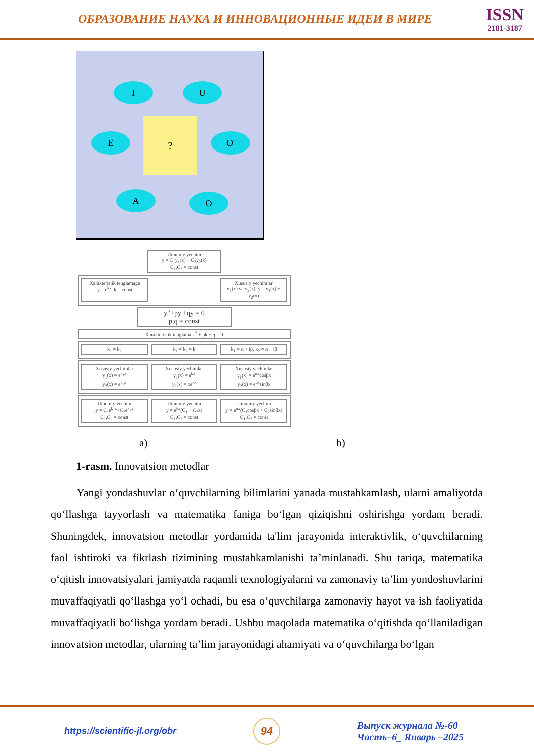ОБРАЗОВАНИЕ НАУКА И ИННОВАЦИОННЫЕ ИДЕИ В МИРЕ
ISSN
2181-3187
I U
E O'
A O
?
Umumiy yechim
y = C<sub>1</sub>y<sub>1</sub>(x) + C<sub>2</sub>y<sub>2</sub>(x)
C<sub>1</sub>,C<sub>2</sub> = const
Xarakteristik tenglamaga
y = e<sup>kx</sup>, k = const
Xususiy yechimlar
y<sub>1</sub>(x) va y<sub>2</sub>(x); y = y<sub>1</sub>(x) + y<sub>2</sub>(x)
y″+py′+qy = 0
p,q = const
Xarakteristik tenglama k<sup>2</sup> + pk + q = 0
k<sub>1</sub> ≠ k<sub>2</sub> k<sub>1</sub> = k<sub>2</sub> = k k<sub>1</sub> = α + iβ, k<sub>2</sub> = α − iβ
Xususiy yechimlar
y<sub>1</sub>(x) = e<sup>k<sub>1</sub>x</sup>
y<sub>2</sub>(x) = e<sup>k<sub>2</sub>x</sup>
Xususiy yechimlar
y<sub>1</sub>(x) = e<sup>kx</sup>
y<sub>2</sub>(x) = xe<sup>kx</sup>
Xususiy yechimlar
y<sub>1</sub>(x) = e<sup>αx</sup>cosβx
y<sub>2</sub>(x) = e<sup>αx</sup>sinβx
Umumiy yechim
y = C<sub>1</sub>e<sup>k<sub>1</sub>x</sup>+C<sub>2</sub>e<sup>k<sub>2</sub>x</sup>
C<sub>1</sub>,C<sub>2</sub> = const
Umumiy yechim
y = e<sup>kx</sup>(C<sub>1</sub> + C<sub>2</sub>x)
C<sub>1</sub>,C<sub>2</sub> = const
Umumiy yechim
y = e<sup>αx</sup>(C<sub>1</sub>cosβx + C<sub>2</sub>sinβx)
C<sub>1</sub>,C<sub>2</sub> = const
a) b)
1-rasm. Innovatsion metodlar
Yangi yondashuvlar o‘quvchilarning bilimlarini yanada mustahkamlash, ularni amaliyotda qo‘llashga tayyorlash va matematika faniga bo‘lgan qiziqishni oshirishga yordam beradi. Shuningdek, innovatsion metodlar yordamida ta'lim jarayonida interaktivlik, o‘quvchilarning faol ishtiroki va fikrlash tizimining mustahkamlanishi ta’minlanadi. Shu tariqa, matematika o‘qitish innovatsiyalari jamiyatda raqamli texnologiyalarni va zamonaviy ta’lim yondoshuvlarini muvaffaqiyatli qo‘llashga yo‘l ochadi, bu esa o‘quvchilarga zamonaviy hayot va ish faoliyatida muvaffaqiyatli bo‘lishga yordam beradi. Ushbu maqolada matematika o‘qitishda qo‘llaniladigan innovatsion metodlar, ularning ta’lim jarayonidagi ahamiyati va o‘quvchilarga bo‘lgan
https://scientific-jl.org/obr
94
Выпуск журнала №-60
Часть–6_ Январь –2025